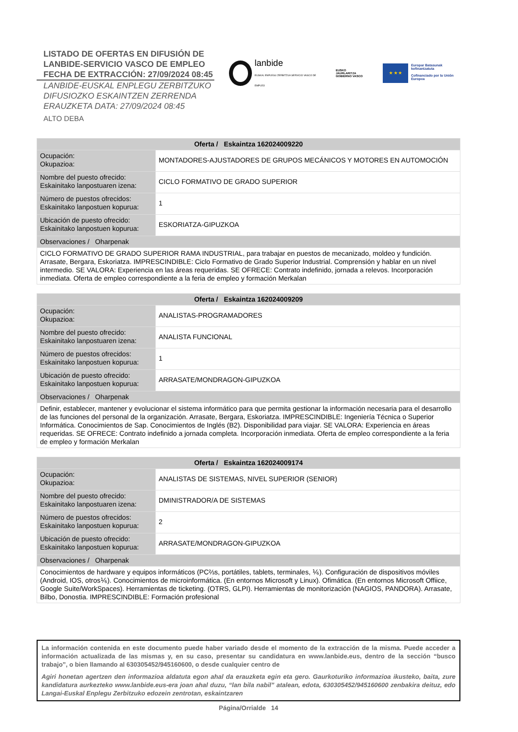LISTADO DE OFERTAS EN DIFUSIÓN DE
LANBIDE-SERVICIO VASCO DE EMPLEO
FECHA DE EXTRACCIÓN: 27/09/2024 08:45
LANBIDE-EUSKAL ENPLEGU ZERBITZUKO
DIFUSIOZKO ESKAINTZEN ZERRENDA
ERAUZKETA DATA: 27/09/2024 08:45
ALTO DEBA
lanbide
EUSKAL ENPLEGU ZERBITZUA SERVICIO VASCO DE EMPLEO
EUSKO JAURLARITZA
GOBIERNO VASCO
★ ★ ★
Europar Batasunak kofinantzatuta
Cofinanciado por la Unión Europea
| Oferta / Eskaintza 162024009220 | |
| --- | --- |
| Ocupación: Okupazioa: | MONTADORES-AJUSTADORES DE GRUPOS MECÁNICOS Y MOTORES EN AUTOMOCIÓN |
| Nombre del puesto ofrecido: Eskainitako lanpostuaren izena: | CICLO FORMATIVO DE GRADO SUPERIOR |
| Número de puestos ofrecidos: Eskainitako lanpostuen kopurua: | 1 |
| Ubicación de puesto ofrecido: Eskainitako lanpostuen kopurua: | ESKORIATZA-GIPUZKOA |
| Observaciones / Oharpenak | |
| CICLO FORMATIVO DE GRADO SUPERIOR RAMA INDUSTRIAL, para trabajar en puestos de mecanizado, moldeo y fundición. Arrasate, Bergara, Eskoriatza. IMPRESCINDIBLE: Ciclo Formativo de Grado Superior Industrial. Comprensión y hablar en un nivel intermedio. SE VALORA: Experiencia en las áreas requeridas. SE OFRECE: Contrato indefinido, jornada a relevos. Incorporación inmediata. Oferta de empleo correspondiente a la feria de empleo y formación Merkalan | |
| Oferta / Eskaintza 162024009209 | |
| --- | --- |
| Ocupación: Okupazioa: | ANALISTAS-PROGRAMADORES |
| Nombre del puesto ofrecido: Eskainitako lanpostuaren izena: | ANALISTA FUNCIONAL |
| Número de puestos ofrecidos: Eskainitako lanpostuen kopurua: | 1 |
| Ubicación de puesto ofrecido: Eskainitako lanpostuen kopurua: | ARRASATE/MONDRAGON-GIPUZKOA |
| Observaciones / Oharpenak | |
| Definir, establecer, mantener y evolucionar el sistema informático para que permita gestionar la información necesaria para el desarrollo de las funciones del personal de la organización. Arrasate, Bergara, Eskoriatza. IMPRESCINDIBLE: Ingeniería Técnica o Superior Informática. Conocimientos de Sap. Conocimientos de Inglés (B2). Disponibilidad para viajar. SE VALORA: Experiencia en áreas requeridas. SE OFRECE: Contrato indefinido a jornada completa. Incorporación inmediata. Oferta de empleo correspondiente a la feria de empleo y formación Merkalan | |
| Oferta / Eskaintza 162024009174 | |
| --- | --- |
| Ocupación: Okupazioa: | ANALISTAS DE SISTEMAS, NIVEL SUPERIOR (SENIOR) |
| Nombre del puesto ofrecido: Eskainitako lanpostuaren izena: | DMINISTRADOR/A DE SISTEMAS |
| Número de puestos ofrecidos: Eskainitako lanpostuen kopurua: | 2 |
| Ubicación de puesto ofrecido: Eskainitako lanpostuen kopurua: | ARRASATE/MONDRAGON-GIPUZKOA |
| Observaciones / Oharpenak | |
| Conocimientos de hardware y equipos informáticos (PC⅔s, portátiles, tablets, terminales, ⅙). Configuración de dispositivos móviles (Android, IOS, otros⅙). Conocimientos de microinformática. (En entornos Microsoft y Linux). Ofimática. (En entornos Microsoft Offiice, Google Suite/WorkSpaces). Herramientas de ticketing. (OTRS, GLPI). Herramientas de monitorización (NAGIOS, PANDORA). Arrasate, Bilbo, Donostia. IMPRESCINDIBLE: Formación profesional | |
La información contenida en este documento puede haber variado desde el momento de la extracción de la misma. Puede acceder a información actualizada de las mismas y, en su caso, presentar su candidatura en www.lanbide.eus, dentro de la sección “busco trabajo”, o bien llamando al 630305452/945160600, o desde cualquier centro de
Agiri honetan agertzen den informazioa aldatuta egon ahal da erauzketa egin eta gero. Gaurkoturiko informazioa ikusteko, baita, zure kandidatura aurkezteko www.lanbide.eus-era joan ahal duzu, “lan bila nabil” atalean, edota, 630305452/945160600 zenbakira deituz, edo Langai-Euskal Enplegu Zerbitzuko edozein zentrotan, eskaintzaren
Página/Orrialde 14